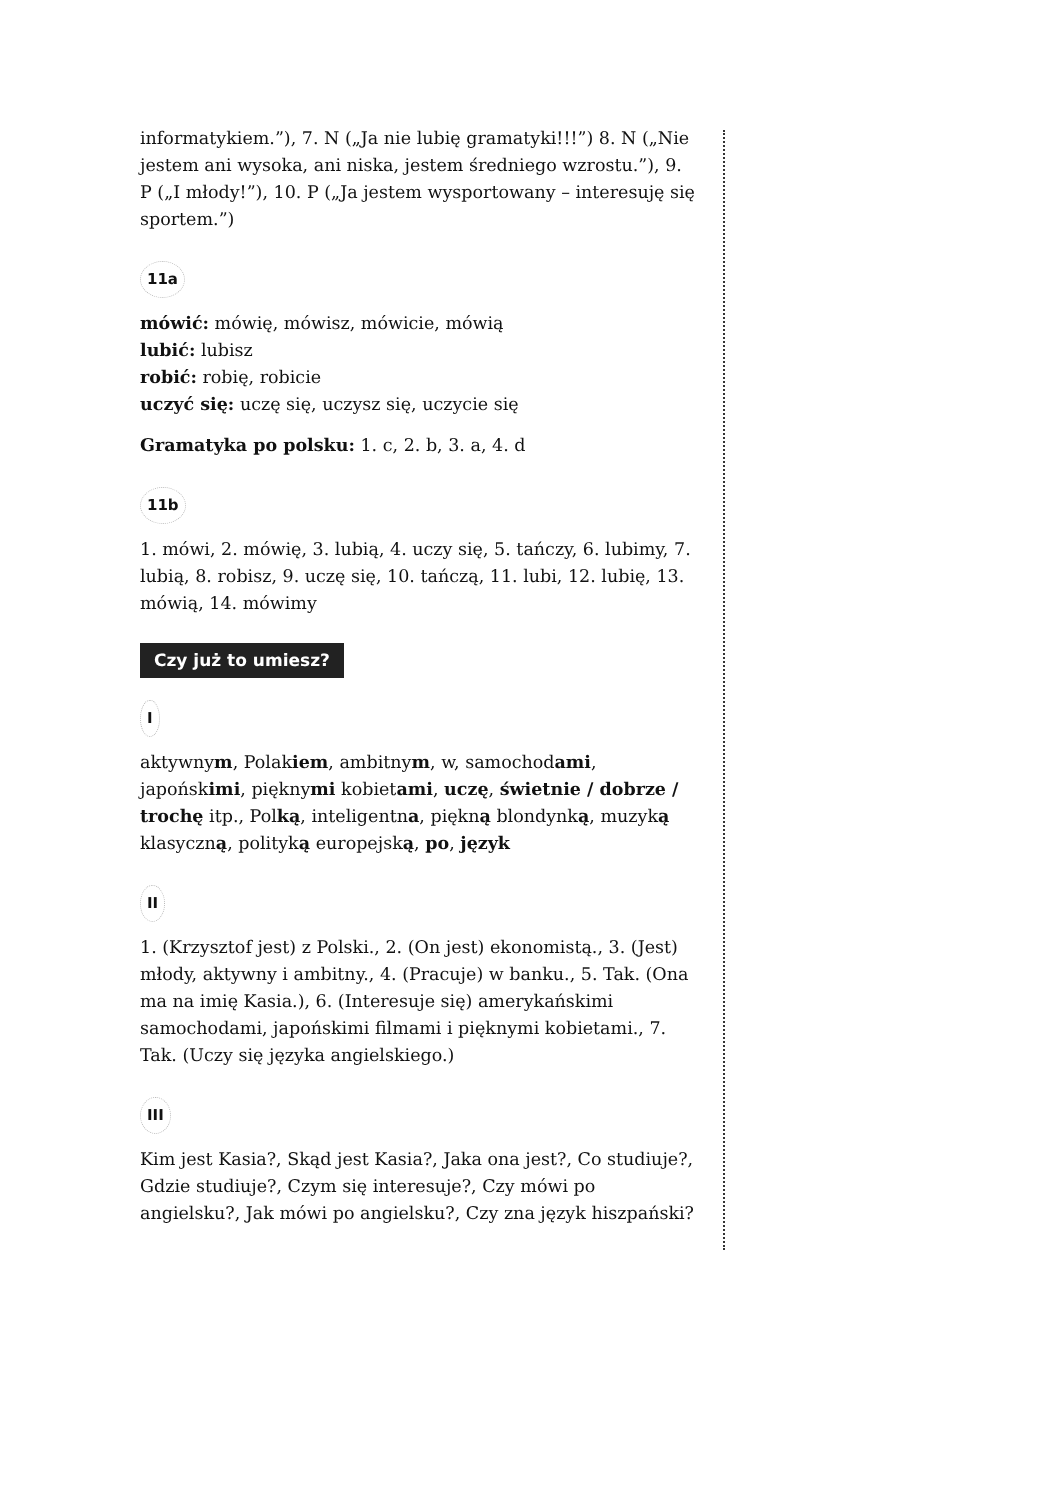informatykiem.”), 7. N („Ja nie lubię gramatyki!!!”) 8. N („Nie jestem ani wysoka, ani niska, jestem średniego wzrostu.”), 9. P („I młody!”), 10. P („Ja jestem wysportowany – interesuję się sportem.”)
11a
mówić: mówię, mówisz, mówicie, mówią
lubić: lubisz
robić: robię, robicie
uczyć się: uczę się, uczysz się, uczycie się
Gramatyka po polsku: 1. c, 2. b, 3. a, 4. d
11b
1. mówi, 2. mówię, 3. lubią, 4. uczy się, 5. tańczy, 6. lubimy, 7. lubią, 8. robisz, 9. uczę się, 10. tańczą, 11. lubi, 12. lubię, 13. mówią, 14. mówimy
Czy już to umiesz?
I
aktywnym, Polakiem, ambitnym, w, samochodami, japońskimi, pięknymi kobietami, uczę, świetnie / dobrze / trochę itp., Polką, inteligentna, piękną blondynką, muzyką klasyczną, polityką europejską, po, język
II
1. (Krzysztof jest) z Polski., 2. (On jest) ekonomistą., 3. (Jest) młody, aktywny i ambitny., 4. (Pracuje) w banku., 5. Tak. (Ona ma na imię Kasia.), 6. (Interesuje się) amerykańskimi samochodami, japońskimi filmami i pięknymi kobietami., 7. Tak. (Uczy się języka angielskiego.)
III
Kim jest Kasia?, Skąd jest Kasia?, Jaka ona jest?, Co studiuje?, Gdzie studiuje?, Czym się interesuje?, Czy mówi po angielsku?, Jak mówi po angielsku?, Czy zna język hiszpański?